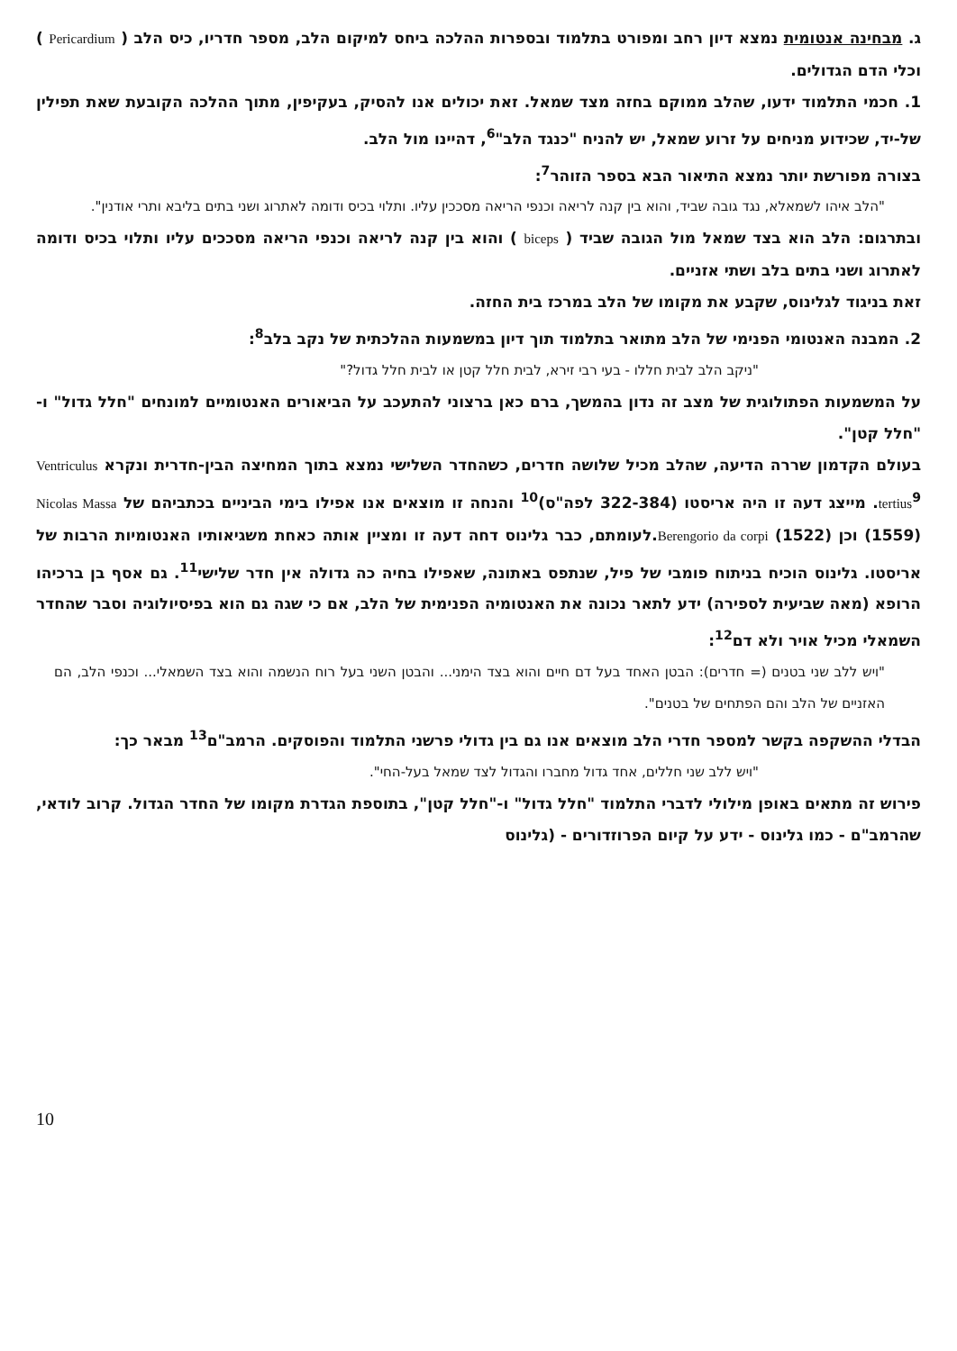ג. מבחינה אנטומית נמצא דיון רחב ומפורט בתלמוד ובספרות ההלכה ביחס למיקום הלב, מספר חדריו, כיס הלב ( Pericardium ) וכלי הדם הגדולים.
1. חכמי התלמוד ידעו, שהלב ממוקם בחזה מצד שמאל. זאת יכולים אנו להסיק, בעקיפין, מתוך ההלכה הקובעת שאת תפילין של-יד, שכידוע מניחים על זרוע שמאל, יש להניח "כנגד הלב"<sup>6</sup>, דהיינו מול הלב.
בצורה מפורשת יותר נמצא התיאור הבא בספר הזוהר<sup>7</sup>:
"הלב איהו לשמאלא, נגד גובה שביד, והוא בין קנה לריאה וכנפי הריאה מסככין עליו. ותלוי בכיס ודומה לאתרוג ושני בתים בליבא ותרי אודנין".
ובתרגום: הלב הוא בצד שמאל מול הגובה שביד ( biceps ) והוא בין קנה לריאה וכנפי הריאה מסככים עליו ותלוי בכיס ודומה לאתרוג ושני בתים בלב ושתי אזניים.
זאת בניגוד לגלינוס, שקבע את מקומו של הלב במרכז בית החזה.
2. המבנה האנטומי הפנימי של הלב מתואר בתלמוד תוך דיון במשמעות ההלכתית של נקב בלב<sup>8</sup>:
"ניקב הלב לבית חללו - בעי רבי זירא, לבית חלל קטן או לבית חלל גדול?"
על המשמעות הפתולוגית של מצב זה נדון בהמשך, ברם כאן ברצוני להתעכב על הביאורים האנטומיים למונחים "חלל גדול" ו-"חלל קטן".
בעולם הקדמון שררה הדיעה, שהלב מכיל שלושה חדרים, כשהחדר השלישי נמצא בתוך המחיצה הבין-חדרית ונקרא Ventriculus tertius<sup>9</sup>. מייצג דעה זו היה אריסטו (322-384 לפה"ס)<sup>10</sup> והנחה זו מוצאים אנו אפילו בימי הביניים בכתביהם של Nicolas Massa (1559) וכן Berengorio da corpi (1522).לעומתם, כבר גלינוס דחה דעה זו ומציין אותה כאחת משגיאותיו האנטומיות הרבות של אריסטו. גלינוס הוכיח בניתוח פומבי של פיל, שנתפס באתונה, שאפילו בחיה כה גדולה אין חדר שלישי<sup>11</sup>. גם אסף בן ברכיהו הרופא (מאה שביעית לספירה) ידע לתאר נכונה את האנטומיה הפנימית של הלב, אם כי שגה גם הוא בפיסיולוגיה וסבר שהחדר השמאלי מכיל אויר ולא דם<sup>12</sup>:
"ויש ללב שני בטנים (= חדרים): הבטן האחד בעל דם חיים והוא בצד הימני... והבטן השני בעל רוח הנשמה והוא בצד השמאלי... וכנפי הלב, הם האזניים של הלב והם הפתחים של בטנים".
הבדלי ההשקפה בקשר למספר חדרי הלב מוצאים אנו גם בין גדולי פרשני התלמוד והפוסקים. הרמב"ם<sup>13</sup> מבאר כך:
"ויש ללב שני חללים, אחד גדול מחברו והגדול לצד שמאל בעל-החי".
פירוש זה מתאים באופן מילולי לדברי התלמוד "חלל גדול" ו-"חלל קטן", בתוספת הגדרת מקומו של החדר הגדול. קרוב לודאי, שהרמב"ם - כמו גלינוס - ידע על קיום הפרוזדורים - (גלינוס
10